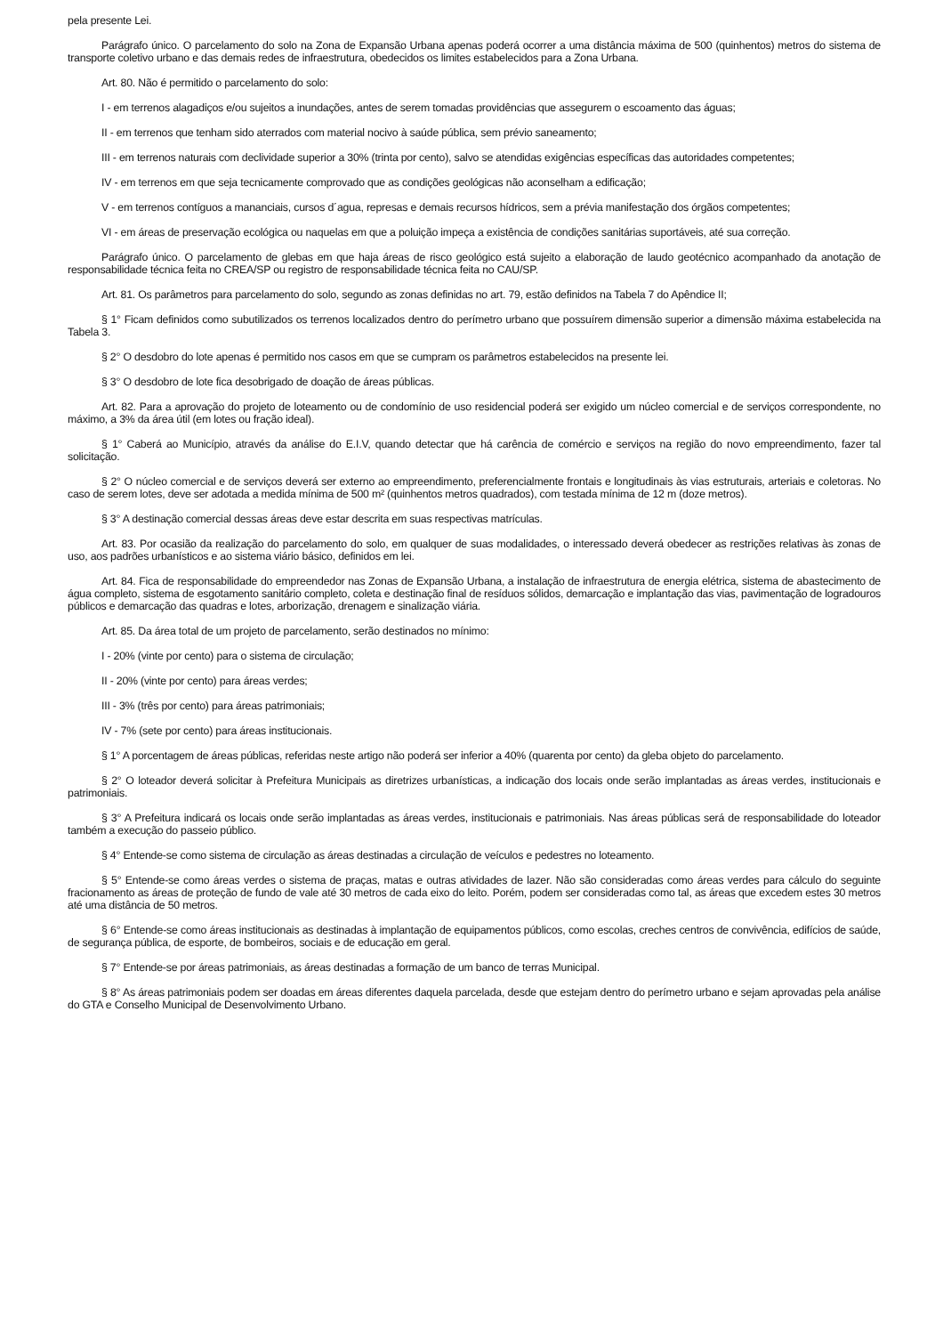pela presente Lei.
Parágrafo único. O parcelamento do solo na Zona de Expansão Urbana apenas poderá ocorrer a uma distância máxima de 500 (quinhentos) metros do sistema de transporte coletivo urbano e das demais redes de infraestrutura, obedecidos os limites estabelecidos para a Zona Urbana.
Art. 80. Não é permitido o parcelamento do solo:
I - em terrenos alagadiços e/ou sujeitos a inundações, antes de serem tomadas providências que assegurem o escoamento das águas;
II - em terrenos que tenham sido aterrados com material nocivo à saúde pública, sem prévio saneamento;
III - em terrenos naturais com declividade superior a 30% (trinta por cento), salvo se atendidas exigências específicas das autoridades competentes;
IV - em terrenos em que seja tecnicamente comprovado que as condições geológicas não aconselham a edificação;
V - em terrenos contíguos a mananciais, cursos d´agua, represas e demais recursos hídricos, sem a prévia manifestação dos órgãos competentes;
VI - em áreas de preservação ecológica ou naquelas em que a poluição impeça a existência de condições sanitárias suportáveis, até sua correção.
Parágrafo único. O parcelamento de glebas em que haja áreas de risco geológico está sujeito a elaboração de laudo geotécnico acompanhado da anotação de responsabilidade técnica feita no CREA/SP ou registro de responsabilidade técnica feita no CAU/SP.
Art. 81. Os parâmetros para parcelamento do solo, segundo as zonas definidas no art. 79, estão definidos na Tabela 7 do Apêndice II;
§ 1° Ficam definidos como subutilizados os terrenos localizados dentro do perímetro urbano que possuírem dimensão superior a dimensão máxima estabelecida na Tabela 3.
§ 2° O desdobro do lote apenas é permitido nos casos em que se cumpram os parâmetros estabelecidos na presente lei.
§ 3° O desdobro de lote fica desobrigado de doação de áreas públicas.
Art. 82. Para a aprovação do projeto de loteamento ou de condomínio de uso residencial poderá ser exigido um núcleo comercial e de serviços correspondente, no máximo, a 3% da área útil (em lotes ou fração ideal).
§ 1° Caberá ao Município, através da análise do E.I.V, quando detectar que há carência de comércio e serviços na região do novo empreendimento, fazer tal solicitação.
§ 2° O núcleo comercial e de serviços deverá ser externo ao empreendimento, preferencialmente frontais e longitudinais às vias estruturais, arteriais e coletoras. No caso de serem lotes, deve ser adotada a medida mínima de 500 m² (quinhentos metros quadrados), com testada mínima de 12 m (doze metros).
§ 3° A destinação comercial dessas áreas deve estar descrita em suas respectivas matrículas.
Art. 83. Por ocasião da realização do parcelamento do solo, em qualquer de suas modalidades, o interessado deverá obedecer as restrições relativas às zonas de uso, aos padrões urbanísticos e ao sistema viário básico, definidos em lei.
Art. 84. Fica de responsabilidade do empreendedor nas Zonas de Expansão Urbana, a instalação de infraestrutura de energia elétrica, sistema de abastecimento de água completo, sistema de esgotamento sanitário completo, coleta e destinação final de resíduos sólidos, demarcação e implantação das vias, pavimentação de logradouros públicos e demarcação das quadras e lotes, arborização, drenagem e sinalização viária.
Art. 85. Da área total de um projeto de parcelamento, serão destinados no mínimo:
I - 20% (vinte por cento) para o sistema de circulação;
II - 20% (vinte por cento) para áreas verdes;
III - 3% (três por cento) para áreas patrimoniais;
IV - 7% (sete por cento) para áreas institucionais.
§ 1° A porcentagem de áreas públicas, referidas neste artigo não poderá ser inferior a 40% (quarenta por cento) da gleba objeto do parcelamento.
§ 2° O loteador deverá solicitar à Prefeitura Municipais as diretrizes urbanísticas, a indicação dos locais onde serão implantadas as áreas verdes, institucionais e patrimoniais.
§ 3° A Prefeitura indicará os locais onde serão implantadas as áreas verdes, institucionais e patrimoniais. Nas áreas públicas será de responsabilidade do loteador também a execução do passeio público.
§ 4° Entende-se como sistema de circulação as áreas destinadas a circulação de veículos e pedestres no loteamento.
§ 5° Entende-se como áreas verdes o sistema de praças, matas e outras atividades de lazer. Não são consideradas como áreas verdes para cálculo do seguinte fracionamento as áreas de proteção de fundo de vale até 30 metros de cada eixo do leito. Porém, podem ser consideradas como tal, as áreas que excedem estes 30 metros até uma distância de 50 metros.
§ 6° Entende-se como áreas institucionais as destinadas à implantação de equipamentos públicos, como escolas, creches centros de convivência, edifícios de saúde, de segurança pública, de esporte, de bombeiros, sociais e de educação em geral.
§ 7° Entende-se por áreas patrimoniais, as áreas destinadas a formação de um banco de terras Municipal.
§ 8° As áreas patrimoniais podem ser doadas em áreas diferentes daquela parcelada, desde que estejam dentro do perímetro urbano e sejam aprovadas pela análise do GTA e Conselho Municipal de Desenvolvimento Urbano.